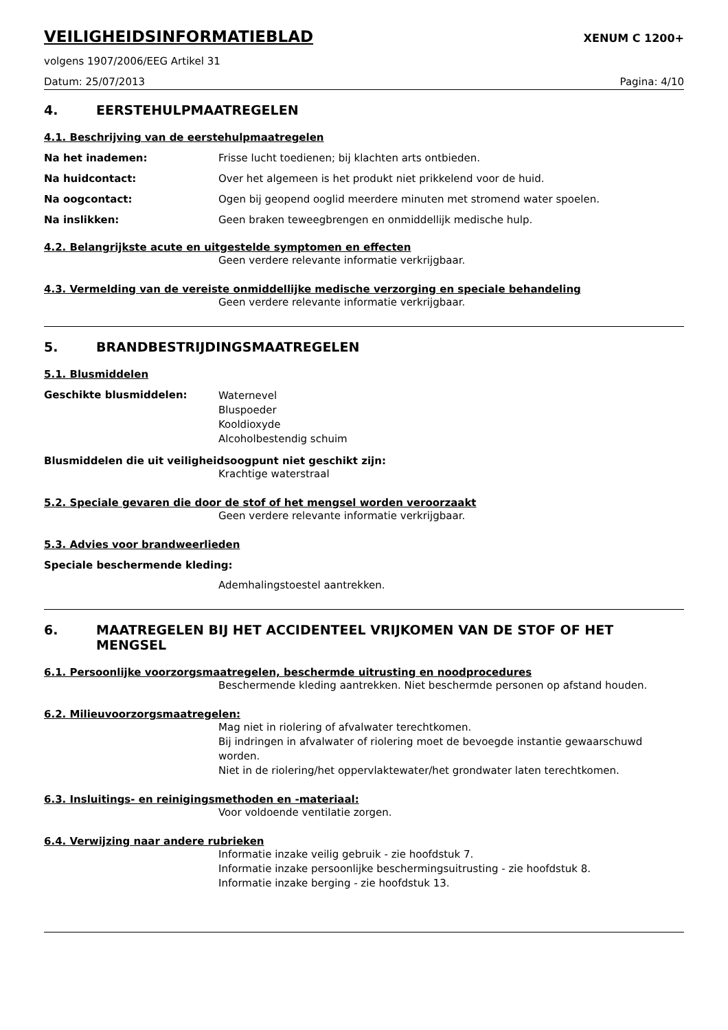VEILIGHEIDSINFORMATIEBLAD
XENUM C 1200+
volgens 1907/2006/EEG Artikel 31
Datum: 25/07/2013 Pagina: 4/10
4. EERSTEHULPMAATREGELEN
4.1. Beschrijving van de eerstehulpmaatregelen
Na het inademen: Frisse lucht toedienen; bij klachten arts ontbieden.
Na huidcontact: Over het algemeen is het produkt niet prikkelend voor de huid.
Na oogcontact: Ogen bij geopend ooglid meerdere minuten met stromend water spoelen.
Na inslikken: Geen braken teweegbrengen en onmiddellijk medische hulp.
4.2. Belangrijkste acute en uitgestelde symptomen en effecten
Geen verdere relevante informatie verkrijgbaar.
4.3. Vermelding van de vereiste onmiddellijke medische verzorging en speciale behandeling
Geen verdere relevante informatie verkrijgbaar.
5. BRANDBESTRIJDINGSMAATREGELEN
5.1. Blusmiddelen
Geschikte blusmiddelen: Waternevel
Bluspoeder
Kooldioxyde
Alcoholbestendig schuim
Blusmiddelen die uit veiligheidsoogpunt niet geschikt zijn:
Krachtige waterstraal
5.2. Speciale gevaren die door de stof of het mengsel worden veroorzaakt
Geen verdere relevante informatie verkrijgbaar.
5.3. Advies voor brandweerlieden
Speciale beschermende kleding:
Ademhalingstoestel aantrekken.
6. MAATREGELEN BIJ HET ACCIDENTEEL VRIJKOMEN VAN DE STOF OF HET MENGSEL
6.1. Persoonlijke voorzorgsmaatregelen, beschermde uitrusting en noodprocedures
Beschermende kleding aantrekken. Niet beschermde personen op afstand houden.
6.2. Milieuvoorzorgsmaatregelen:
Mag niet in riolering of afvalwater terechtkomen.
Bij indringen in afvalwater of riolering moet de bevoegde instantie gewaarschuwd worden.
Niet in de riolering/het oppervlaktewater/het grondwater laten terechtkomen.
6.3. Insluitings- en reinigingsmethoden en -materiaal:
Voor voldoende ventilatie zorgen.
6.4. Verwijzing naar andere rubrieken
Informatie inzake veilig gebruik - zie hoofdstuk 7.
Informatie inzake persoonlijke beschermingsuitrusting - zie hoofdstuk 8.
Informatie inzake berging - zie hoofdstuk 13.